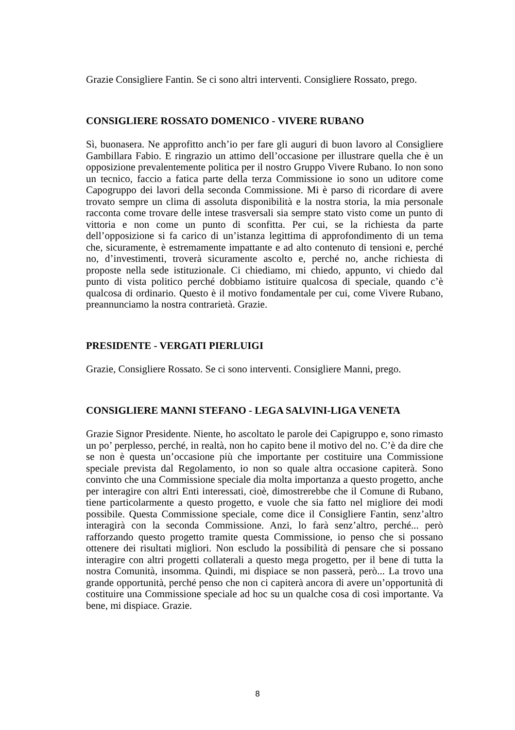Grazie Consigliere Fantin. Se ci sono altri interventi. Consigliere Rossato, prego.
CONSIGLIERE ROSSATO DOMENICO - VIVERE RUBANO
Sì, buonasera. Ne approfitto anch’io per fare gli auguri di buon lavoro al Consigliere Gambillara Fabio. E ringrazio un attimo dell’occasione per illustrare quella che è un opposizione prevalentemente politica per il nostro Gruppo Vivere Rubano. Io non sono un tecnico, faccio a fatica parte della terza Commissione io sono un uditore come Capogruppo dei lavori della seconda Commissione. Mi è parso di ricordare di avere trovato sempre un clima di assoluta disponibilità e la nostra storia, la mia personale racconta come trovare delle intese trasversali sia sempre stato visto come un punto di vittoria e non come un punto di sconfitta. Per cui, se la richiesta da parte dell’opposizione si fa carico di un’istanza legittima di approfondimento di un tema che, sicuramente, è estremamente impattante e ad alto contenuto di tensioni e, perché no, d’investimenti, troverà sicuramente ascolto e, perché no, anche richiesta di proposte nella sede istituzionale. Ci chiediamo, mi chiedo, appunto, vi chiedo dal punto di vista politico perché dobbiamo istituire qualcosa di speciale, quando c’è qualcosa di ordinario. Questo è il motivo fondamentale per cui, come Vivere Rubano, preannunciamo la nostra contrarietà. Grazie.
PRESIDENTE - VERGATI PIERLUIGI
Grazie, Consigliere Rossato. Se ci sono interventi. Consigliere Manni, prego.
CONSIGLIERE MANNI STEFANO - LEGA SALVINI-LIGA VENETA
Grazie Signor Presidente. Niente, ho ascoltato le parole dei Capigruppo e, sono rimasto un po’ perplesso, perché, in realtà, non ho capito bene il motivo del no. C’è da dire che se non è questa un’occasione più che importante per costituire una Commissione speciale prevista dal Regolamento, io non so quale altra occasione capiterà. Sono convinto che una Commissione speciale dia molta importanza a questo progetto, anche per interagire con altri Enti interessati, cioè, dimostrerebbe che il Comune di Rubano, tiene particolarmente a questo progetto, e vuole che sia fatto nel migliore dei modi possibile. Questa Commissione speciale, come dice il Consigliere Fantin, senz’altro interagirà con la seconda Commissione. Anzi, lo farà senz’altro, perché... però rafforzando questo progetto tramite questa Commissione, io penso che si possano ottenere dei risultati migliori. Non escludo la possibilità di pensare che si possano interagire con altri progetti collaterali a questo mega progetto, per il bene di tutta la nostra Comunità, insomma. Quindi, mi dispiace se non passerà, però... La trovo una grande opportunità, perché penso che non ci capiterà ancora di avere un’opportunità di costituire una Commissione speciale ad hoc su un qualche cosa di così importante. Va bene, mi dispiace. Grazie.
8